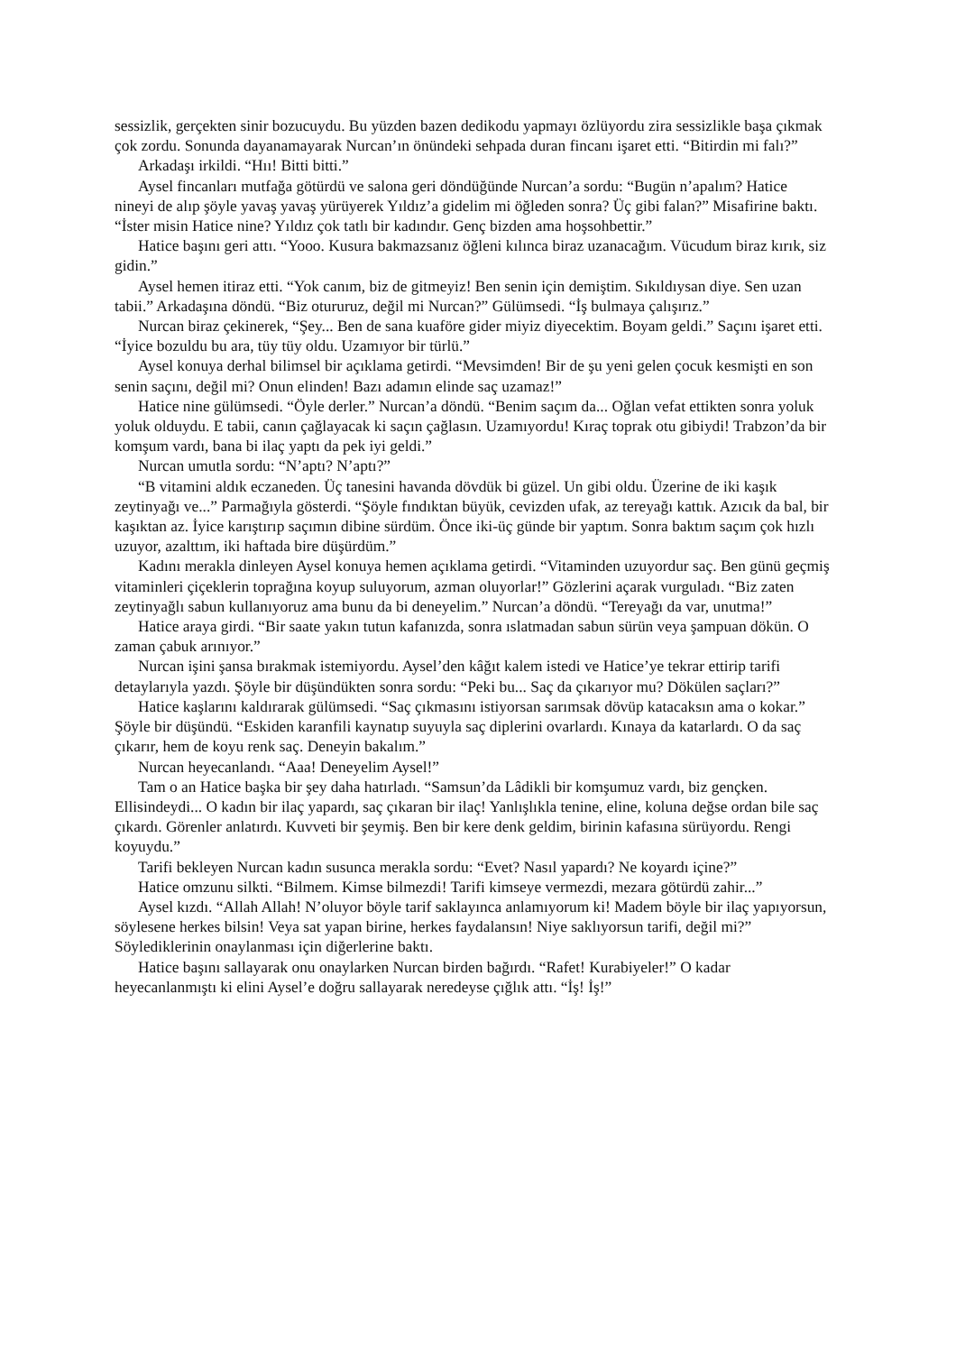sessizlik, gerçekten sinir bozucuydu. Bu yüzden bazen dedikodu yapmayı özlüyordu zira sessizlikle başa çıkmak çok zordu. Sonunda dayanamayarak Nurcan’ın önündeki sehpada duran fincanı işaret etti. “Bitirdin mi falı?”
Arkadaşı irkildi. “Hıı! Bitti bitti.”
Aysel fincanları mutfağa götürdü ve salona geri döndüğünde Nurcan’a sordu: “Bugün n’apalım? Hatice nineyi de alıp şöyle yavaş yavaş yürüyerek Yıldız’a gidelim mi öğleden sonra? Üç gibi falan?” Misafirine baktı. “İster misin Hatice nine? Yıldız çok tatlı bir kadındır. Genç bizden ama hoşsohbettir.”
Hatice başını geri attı. “Yooo. Kusura bakmazsanız öğleni kılınca biraz uzanacağım. Vücudum biraz kırık, siz gidin.”
Aysel hemen itiraz etti. “Yok canım, biz de gitmeyiz! Ben senin için demiştim. Sıkıldıysan diye. Sen uzan tabii.” Arkadaşına döndü. “Biz otururuz, değil mi Nurcan?” Gülümsedi. “İş bulmaya çalışırız.”
Nurcan biraz çekinerek, “Şey... Ben de sana kuaföre gider miyiz diyecektim. Boyam geldi.” Saçını işaret etti. “İyice bozuldu bu ara, tüy tüy oldu. Uzamıyor bir türlü.”
Aysel konuya derhal bilimsel bir açıklama getirdi. “Mevsimden! Bir de şu yeni gelen çocuk kesmişti en son senin saçını, değil mi? Onun elinden! Bazı adamın elinde saç uzamaz!”
Hatice nine gülümsedi. “Öyle derler.” Nurcan’a döndü. “Benim saçım da... Oğlan vefat ettikten sonra yoluk yoluk olduydu. E tabii, canın çağlayacak ki saçın çağlasın. Uzamıyordu! Kıraç toprak otu gibiydi! Trabzon’da bir komşum vardı, bana bi ilaç yaptı da pek iyi geldi.”
Nurcan umutla sordu: “N’aptı? N’aptı?”
“B vitamini aldık eczaneden. Üç tanesini havanda dövdük bi güzel. Un gibi oldu. Üzerine de iki kaşık zeytinyağı ve...” Parmağıyla gösterdi. “Şöyle fındıktan büyük, cevizden ufak, az tereyağı kattık. Azıcık da bal, bir kaşıktan az. İyice karıştırıp saçımın dibine sürdüm. Önce iki-üç günde bir yaptım. Sonra baktım saçım çok hızlı uzuyor, azalttım, iki haftada bire düşürdüm.”
Kadını merakla dinleyen Aysel konuya hemen açıklama getirdi. “Vitaminden uzuyordur saç. Ben günü geçmiş vitaminleri çiçeklerin toprağına koyup suluyorum, azman oluyorlar!” Gözlerini açarak vurguladı. “Biz zaten zeytinyağlı sabun kullanıyoruz ama bunu da bi deneyelim.” Nurcan’a döndü. “Tereyağı da var, unutma!”
Hatice araya girdi. “Bir saate yakın tutun kafanızda, sonra ıslatmadan sabun sürün veya şampuan dökün. O zaman çabuk arınıyor.”
Nurcan işini şansa bırakmak istemiyordu. Aysel’den kâğıt kalem istedi ve Hatice’ye tekrar ettirip tarifi detaylarıyla yazdı. Şöyle bir düşündükten sonra sordu: “Peki bu... Saç da çıkarıyor mu? Dökülen saçları?”
Hatice kaşlarını kaldırarak gülümsedi. “Saç çıkmasını istiyorsan sarımsak dövüp katacaksın ama o kokar.” Şöyle bir düşündü. “Eskiden karanfili kaynatıp suyuyla saç diplerini ovarlardı. Kınaya da katarlardı. O da saç çıkarır, hem de koyu renk saç. Deneyin bakalım.”
Nurcan heyecanlandı. “Aaa! Deneyelim Aysel!”
Tam o an Hatice başka bir şey daha hatırladı. “Samsun’da Lâdikli bir komşumuz vardı, biz gençken. Ellisindeydi... O kadın bir ilaç yapardı, saç çıkaran bir ilaç! Yanlışlıkla tenine, eline, koluna değse ordan bile saç çıkardı. Görenler anlatırdı. Kuvveti bir şeymiş. Ben bir kere denk geldim, birinin kafasına sürüyordu. Rengi koyuydu.”
Tarifi bekleyen Nurcan kadın susunca merakla sordu: “Evet? Nasıl yapardı? Ne koyardı içine?”
Hatice omzunu silkti. “Bilmem. Kimse bilmezdi! Tarifi kimseye vermezdi, mezara götürdü zahir...”
Aysel kızdı. “Allah Allah! N’oluyor böyle tarif saklayınca anlamıyorum ki! Madem böyle bir ilaç yapıyorsun, söylesene herkes bilsin! Veya sat yapan birine, herkes faydalansın! Niye saklıyorsun tarifi, değil mi?” Söylediklerinin onaylanması için diğerlerine baktı.
Hatice başını sallayarak onu onaylarken Nurcan birden bağırdı. “Rafet! Kurabiyeler!” O kadar heyecanlanmıştı ki elini Aysel’e doğru sallayarak neredeyse çığlık attı. “İş! İş!”